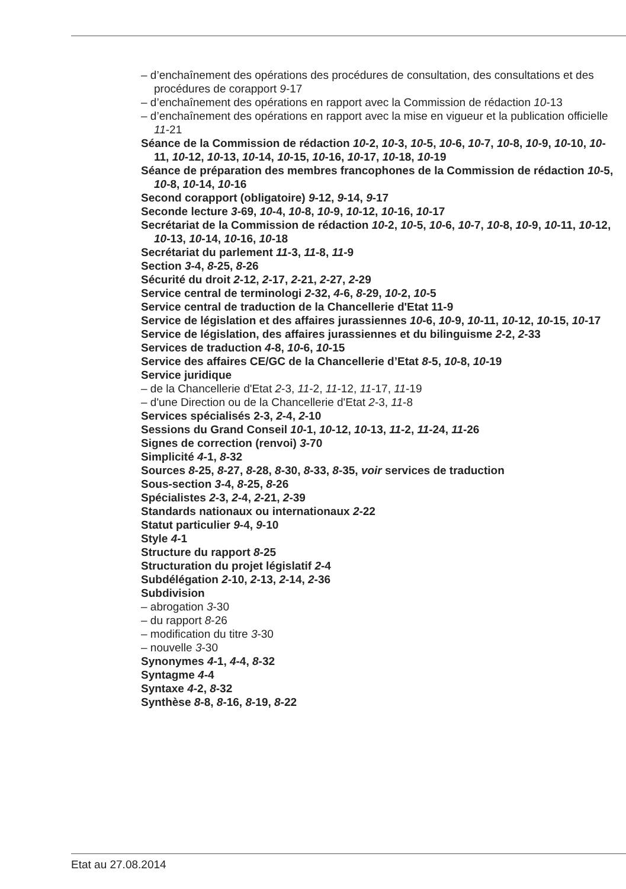– d’enchaînement des opérations des procédures de consultation, des consultations et des procédures de corapport 9-17
– d’enchaînement des opérations en rapport avec la Commission de rédaction 10-13
– d’enchaînement des opérations en rapport avec la mise en vigueur et la publication officielle 11-21
Séance de la Commission de rédaction 10-2, 10-3, 10-5, 10-6, 10-7, 10-8, 10-9, 10-10, 10-11, 10-12, 10-13, 10-14, 10-15, 10-16, 10-17, 10-18, 10-19
Séance de préparation des membres francophones de la Commission de rédaction 10-5, 10-8, 10-14, 10-16
Second corapport (obligatoire) 9-12, 9-14, 9-17
Seconde lecture 3-69, 10-4, 10-8, 10-9, 10-12, 10-16, 10-17
Secrétariat de la Commission de rédaction 10-2, 10-5, 10-6, 10-7, 10-8, 10-9, 10-11, 10-12, 10-13, 10-14, 10-16, 10-18
Secrétariat du parlement 11-3, 11-8, 11-9
Section 3-4, 8-25, 8-26
Sécurité du droit 2-12, 2-17, 2-21, 2-27, 2-29
Service central de terminologi 2-32, 4-6, 8-29, 10-2, 10-5
Service central de traduction de la Chancellerie d'Etat 11-9
Service de législation et des affaires jurassiennes 10-6, 10-9, 10-11, 10-12, 10-15, 10-17
Service de législation, des affaires jurassiennes et du bilinguisme 2-2, 2-33
Services de traduction 4-8, 10-6, 10-15
Service des affaires CE/GC de la Chancellerie d’Etat 8-5, 10-8, 10-19
Service juridique
– de la Chancellerie d'Etat 2-3, 11-2, 11-12, 11-17, 11-19
– d'une Direction ou de la Chancellerie d'Etat 2-3, 11-8
Services spécialisés 2-3, 2-4, 2-10
Sessions du Grand Conseil 10-1, 10-12, 10-13, 11-2, 11-24, 11-26
Signes de correction (renvoi) 3-70
Simplicité 4-1, 8-32
Sources 8-25, 8-27, 8-28, 8-30, 8-33, 8-35, voir services de traduction
Sous-section 3-4, 8-25, 8-26
Spécialistes 2-3, 2-4, 2-21, 2-39
Standards nationaux ou internationaux 2-22
Statut particulier 9-4, 9-10
Style 4-1
Structure du rapport 8-25
Structuration du projet législatif 2-4
Subdélégation 2-10, 2-13, 2-14, 2-36
Subdivision
– abrogation 3-30
– du rapport 8-26
– modification du titre 3-30
– nouvelle 3-30
Synonymes 4-1, 4-4, 8-32
Syntagme 4-4
Syntaxe 4-2, 8-32
Synthèse 8-8, 8-16, 8-19, 8-22
Etat au 27.08.2014